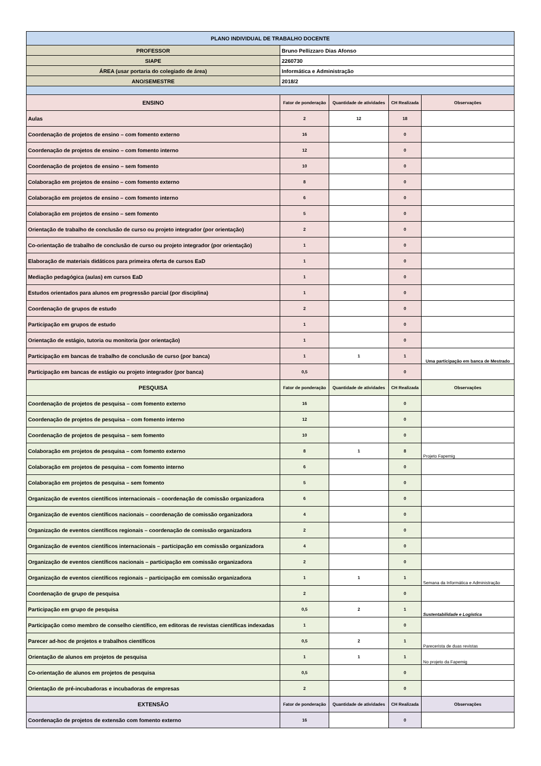| PLANO INDIVIDUAL DE TRABALHO DOCENTE | | | | |
| PROFESSOR | Bruno Pellizzaro Dias Afonso | | | |
| SIAPE | 2260730 | | | |
| ÁREA (usar portaria do colegiado de área) | Informática e Administração | | | |
| ANO/SEMESTRE | 2018/2 | | | |
| ENSINO | Fator de ponderação | Quantidade de atividades | CH Realizada | Observações |
| Aulas | 2 | 12 | 18 | |
| Coordenação de projetos de ensino – com fomento externo | 16 | | 0 | |
| Coordenação de projetos de ensino – com fomento interno | 12 | | 0 | |
| Coordenação de projetos de ensino – sem fomento | 10 | | 0 | |
| Colaboração em projetos de ensino – com fomento externo | 8 | | 0 | |
| Colaboração em projetos de ensino – com fomento interno | 6 | | 0 | |
| Colaboração em projetos de ensino – sem fomento | 5 | | 0 | |
| Orientação de trabalho de conclusão de curso ou projeto integrador (por orientação) | 2 | | 0 | |
| Co-orientação de trabalho de conclusão de curso ou projeto integrador (por orientação) | 1 | | 0 | |
| Elaboração de materiais didáticos para primeira oferta de cursos EaD | 1 | | 0 | |
| Mediação pedagógica (aulas) em cursos EaD | 1 | | 0 | |
| Estudos orientados para alunos em progressão parcial (por disciplina) | 1 | | 0 | |
| Coordenação de grupos de estudo | 2 | | 0 | |
| Participação em grupos de estudo | 1 | | 0 | |
| Orientação de estágio, tutoria ou monitoria (por orientação) | 1 | | 0 | |
| Participação em bancas de trabalho de conclusão de curso (por banca) | 1 | 1 | 1 | Uma participação em banca de Mestrado |
| Participação em bancas de estágio ou projeto integrador (por banca) | 0,5 | | 0 | |
| PESQUISA | Fator de ponderação | Quantidade de atividades | CH Realizada | Observações |
| Coordenação de projetos de pesquisa – com fomento externo | 16 | | 0 | |
| Coordenação de projetos de pesquisa – com fomento interno | 12 | | 0 | |
| Coordenação de projetos de pesquisa – sem fomento | 10 | | 0 | |
| Colaboração em projetos de pesquisa – com fomento externo | 8 | 1 | 8 | Projeto Fapemig |
| Colaboração em projetos de pesquisa – com fomento interno | 6 | | 0 | |
| Colaboração em projetos de pesquisa – sem fomento | 5 | | 0 | |
| Organização de eventos científicos internacionais – coordenação de comissão organizadora | 6 | | 0 | |
| Organização de eventos científicos nacionais – coordenação de comissão organizadora | 4 | | 0 | |
| Organização de eventos científicos regionais – coordenação de comissão organizadora | 2 | | 0 | |
| Organização de eventos científicos internacionais – participação em comissão organizadora | 4 | | 0 | |
| Organização de eventos científicos nacionais – participação em comissão organizadora | 2 | | 0 | |
| Organização de eventos científicos regionais – participação em comissão organizadora | 1 | 1 | 1 | Semana da Informática e Administração |
| Coordenação de grupo de pesquisa | 2 | | 0 | |
| Participação em grupo de pesquisa | 0,5 | 2 | 1 | Sustentabilidade e Logística |
| Participação como membro de conselho científico, em editoras de revistas científicas indexadas | 1 | | 0 | |
| Parecer ad-hoc de projetos e trabalhos científicos | 0,5 | 2 | 1 | Parecerista de duas revistas |
| Orientação de alunos em projetos de pesquisa | 1 | 1 | 1 | No projeto da Fapemig |
| Co-orientação de alunos em projetos de pesquisa | 0,5 | | 0 | |
| Orientação de pré-incubadoras e incubadoras de empresas | 2 | | 0 | |
| EXTENSÃO | Fator de ponderação | Quantidade de atividades | CH Realizada | Observações |
| Coordenação de projetos de extensão com fomento externo | 16 | | 0 | |